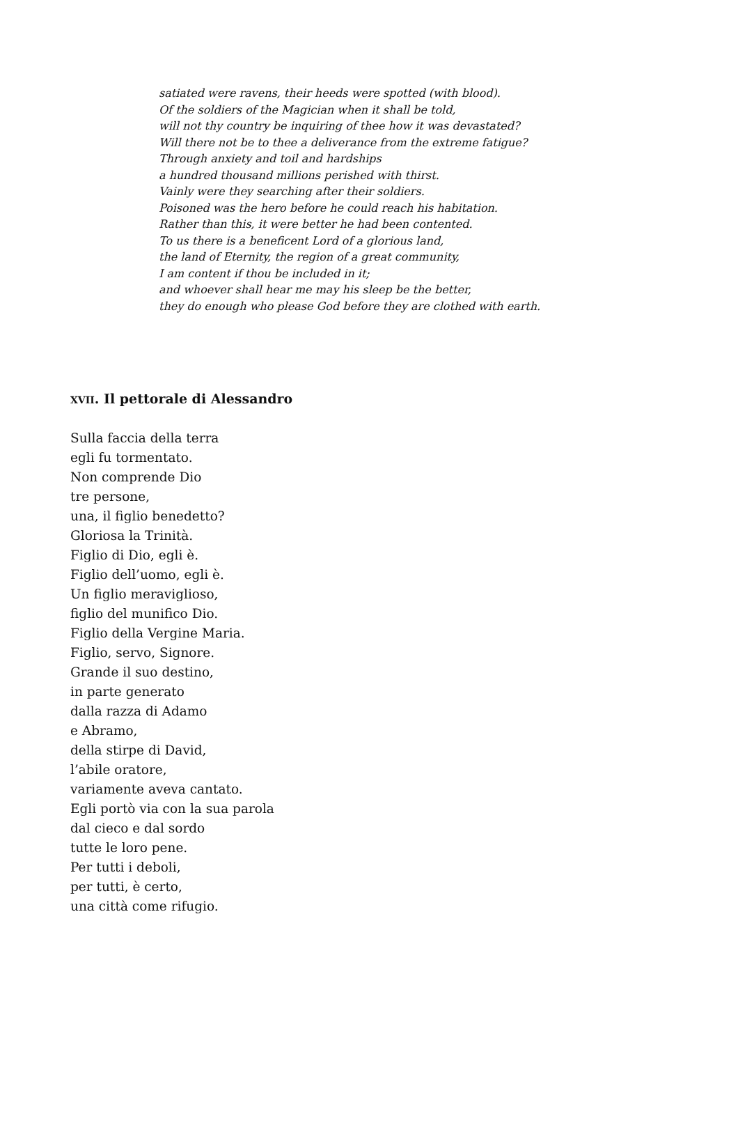satiated were ravens, their heeds were spotted (with blood).
Of the soldiers of the Magician when it shall be told,
will not thy country be inquiring of thee how it was devastated?
Will there not be to thee a deliverance from the extreme fatigue?
Through anxiety and toil and hardships
a hundred thousand millions perished with thirst.
Vainly were they searching after their soldiers.
Poisoned was the hero before he could reach his habitation.
Rather than this, it were better he had been contented.
To us there is a beneficent Lord of a glorious land,
the land of Eternity, the region of a great community,
I am content if thou be included in it;
and whoever shall hear me may his sleep be the better,
they do enough who please God before they are clothed with earth.
XVII. Il pettorale di Alessandro
Sulla faccia della terra
egli fu tormentato.
Non comprende Dio
tre persone,
una, il figlio benedetto?
Gloriosa la Trinità.
Figlio di Dio, egli è.
Figlio dell’uomo, egli è.
Un figlio meraviglioso,
figlio del munifico Dio.
Figlio della Vergine Maria.
Figlio, servo, Signore.
Grande il suo destino,
in parte generato
dalla razza di Adamo
e Abramo,
della stirpe di David,
l’abile oratore,
variamente aveva cantato.
Egli portò via con la sua parola
dal cieco e dal sordo
tutte le loro pene.
Per tutti i deboli,
per tutti, è certo,
una città come rifugio.